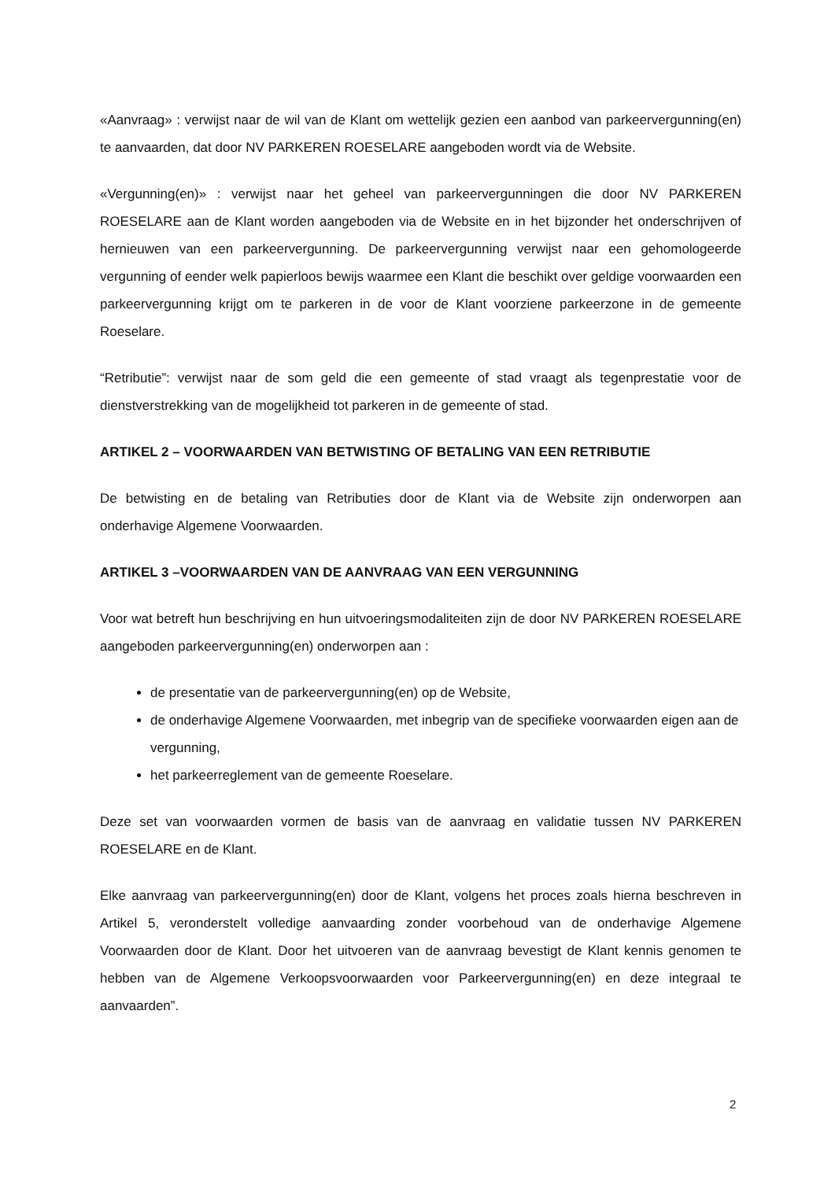«Aanvraag» : verwijst naar de wil van de Klant om wettelijk gezien een aanbod van parkeervergunning(en) te aanvaarden, dat door NV PARKEREN ROESELARE aangeboden wordt via de Website.
«Vergunning(en)» : verwijst naar het geheel van parkeervergunningen die door NV PARKEREN ROESELARE aan de Klant worden aangeboden via de Website en in het bijzonder het onderschrijven of hernieuwen van een parkeervergunning. De parkeervergunning verwijst naar een gehomologeerde vergunning of eender welk papierloos bewijs waarmee een Klant die beschikt over geldige voorwaarden een parkeervergunning krijgt om te parkeren in de voor de Klant voorziene parkeerzone in de gemeente Roeselare.
“Retributie”: verwijst naar de som geld die een gemeente of stad vraagt als tegenprestatie voor de dienstverstrekking van de mogelijkheid tot parkeren in de gemeente of stad.
ARTIKEL 2 – VOORWAARDEN VAN BETWISTING OF BETALING VAN EEN RETRIBUTIE
De betwisting en de betaling van Retributies door de Klant via de Website zijn onderworpen aan onderhavige Algemene Voorwaarden.
ARTIKEL 3 –VOORWAARDEN VAN DE AANVRAAG VAN EEN VERGUNNING
Voor wat betreft hun beschrijving en hun uitvoeringsmodaliteiten zijn de door NV PARKEREN ROESELARE aangeboden parkeervergunning(en) onderworpen aan :
de presentatie van de parkeervergunning(en) op de Website,
de onderhavige Algemene Voorwaarden, met inbegrip van de specifieke voorwaarden eigen aan de vergunning,
het parkeerreglement van de gemeente Roeselare.
Deze set van voorwaarden vormen de basis van de aanvraag en validatie tussen NV PARKEREN ROESELARE en de Klant.
Elke aanvraag van parkeervergunning(en) door de Klant, volgens het proces zoals hierna beschreven in Artikel 5, veronderstelt volledige aanvaarding zonder voorbehoud van de onderhavige Algemene Voorwaarden door de Klant. Door het uitvoeren van de aanvraag bevestigt de Klant kennis genomen te hebben van de Algemene Verkoopsvoorwaarden voor Parkeervergunning(en) en deze integraal te aanvaarden”.
2